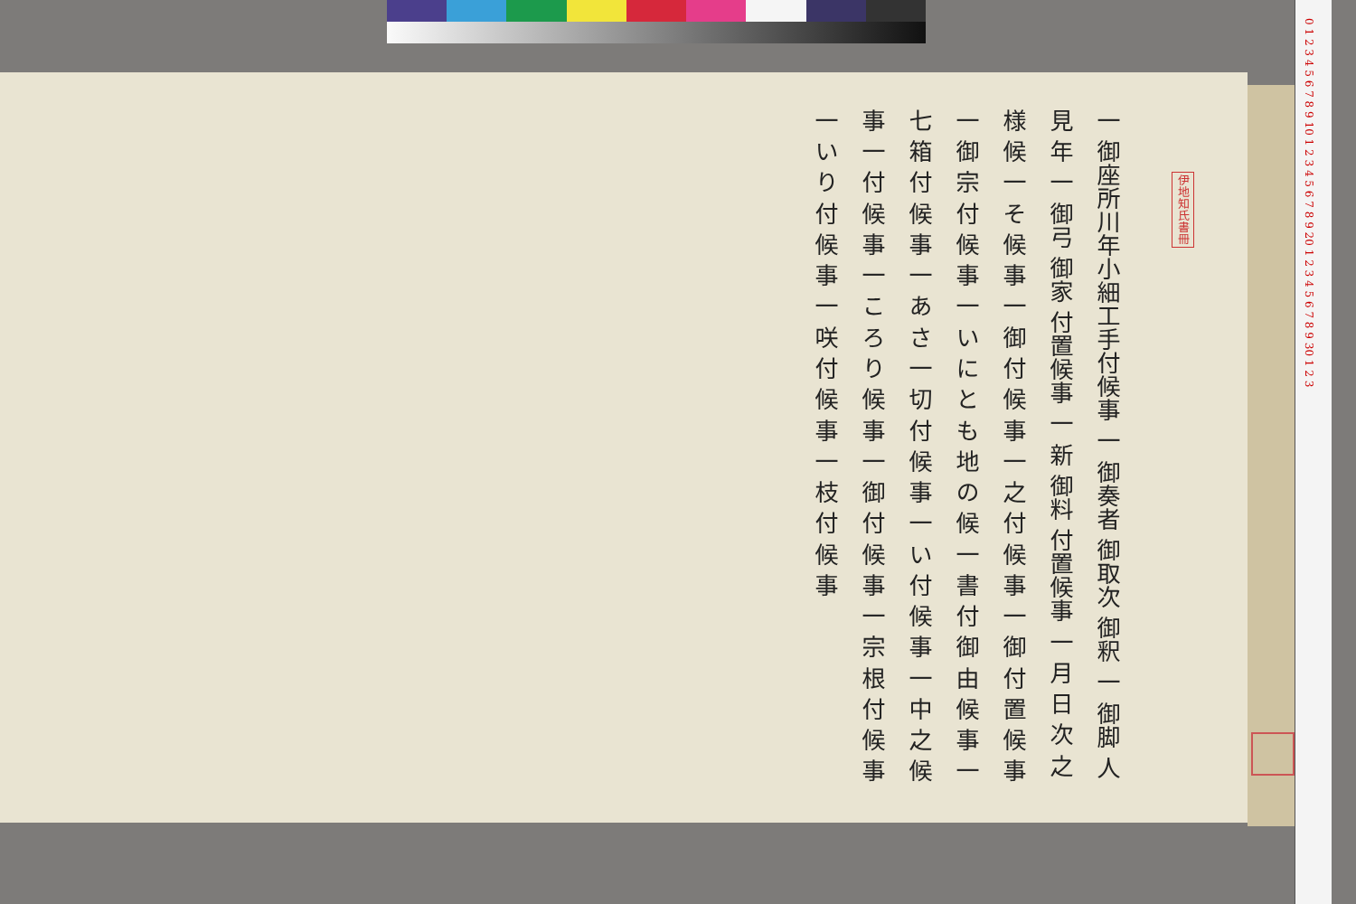伊地知氏書冊
一 御座所川年小細工手付候事 一 御奏者 御取次 御釈 一 御脚 人見 年 一 御弓 御家 付置候事 一 新 御料 付置候事 一 月 日 次 之 様 候 一 そ 候 事 一 御 付 候 事 一 之 付 候 事 一 御 付 置 候 事 一 御 宗 付 候 事 一 い に と も 地 の 候 一 書 付 御 由 候 事 一 七 箱 付 候 事 一 あ さ 一 切 付 候 事 一 い 付 候 事 一 中 之 候 事 一 付 候 事 一 こ ろ り 候 事 一 御 付 候 事 一 宗 根 付 候 事 一 い り 付 候 事 一 咲 付 候 事 一 枝 付 候 事
0 1 2 3 4 5 6 7 8 9 10 1 2 3 4 5 6 7 8 9 20 1 2 3 4 5 6 7 8 9 30 1 2 3